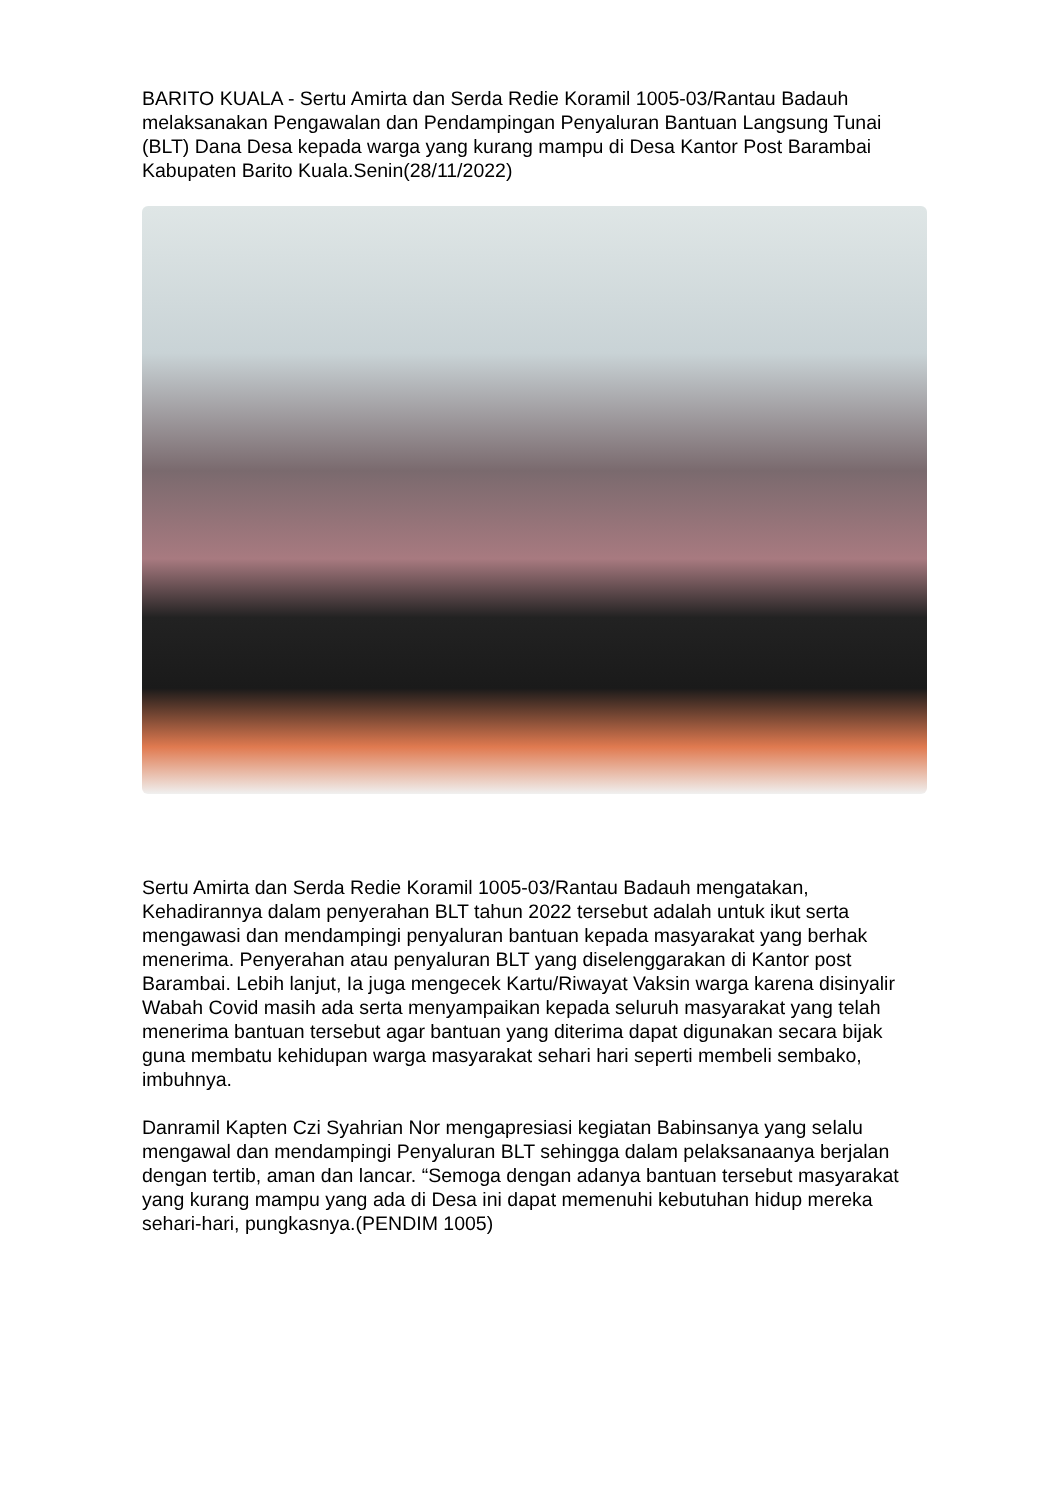BARITO KUALA - Sertu Amirta dan Serda Redie Koramil 1005-03/Rantau Badauh melaksanakan Pengawalan dan Pendampingan Penyaluran Bantuan Langsung Tunai (BLT) Dana Desa kepada warga yang kurang mampu di Desa Kantor Post Barambai Kabupaten Barito Kuala.Senin(28/11/2022)
Sertu Amirta dan Serda Redie Koramil 1005-03/Rantau Badauh mengatakan, Kehadirannya dalam penyerahan BLT tahun 2022 tersebut adalah untuk ikut serta mengawasi dan mendampingi penyaluran bantuan kepada masyarakat yang berhak menerima. Penyerahan atau penyaluran BLT yang diselenggarakan di Kantor post Barambai. Lebih lanjut, Ia juga mengecek Kartu/Riwayat Vaksin warga karena disinyalir Wabah Covid masih ada serta menyampaikan kepada seluruh masyarakat yang telah menerima bantuan tersebut agar bantuan yang diterima dapat digunakan secara bijak guna membatu kehidupan warga masyarakat sehari hari seperti membeli sembako, imbuhnya.
Danramil Kapten Czi Syahrian Nor mengapresiasi kegiatan Babinsanya yang selalu mengawal dan mendampingi Penyaluran BLT sehingga dalam pelaksanaanya berjalan dengan tertib, aman dan lancar. “Semoga dengan adanya bantuan tersebut masyarakat yang kurang mampu yang ada di Desa ini dapat memenuhi kebutuhan hidup mereka sehari-hari, pungkasnya.(PENDIM 1005)